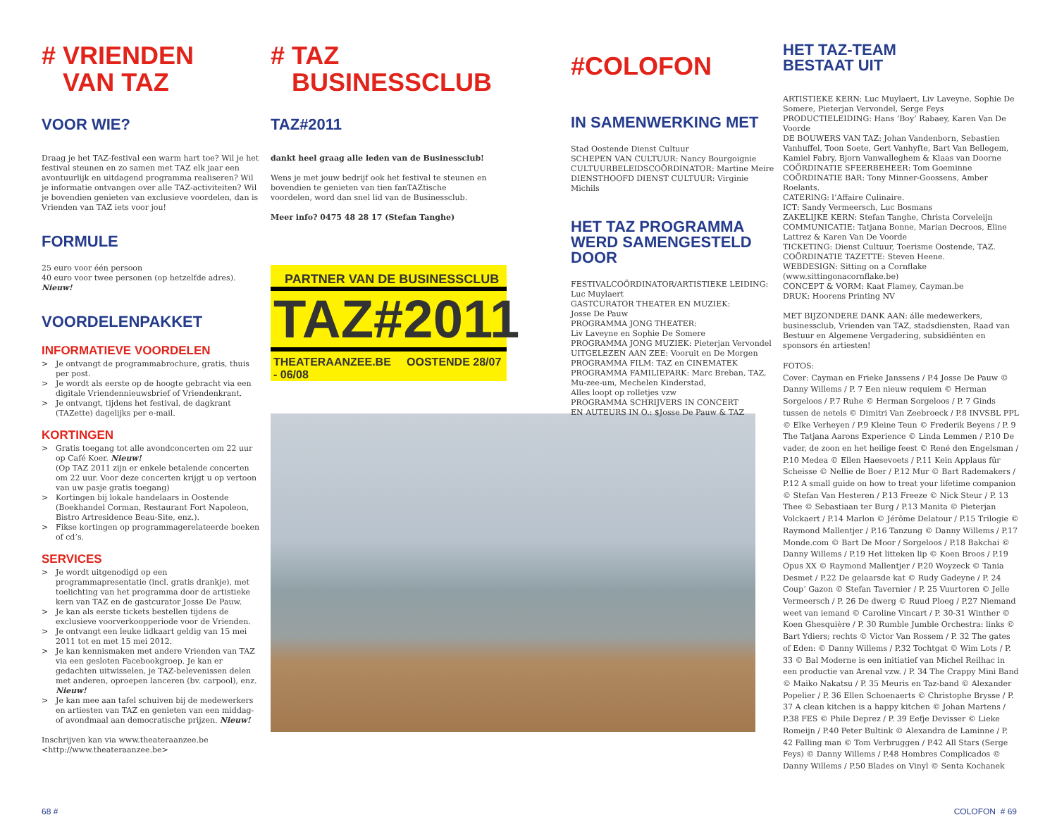# VRIENDEN
VAN TAZ
VOOR WIE?
Draag je het TAZ-festival een warm hart toe? Wil je het festival steunen en zo samen met TAZ elk jaar een avontuurlijk en uitdagend programma realiseren? Wil je informatie ontvangen over alle TAZ-activiteiten? Wil je bovendien genieten van exclusieve voordelen, dan is Vrienden van TAZ iets voor jou!
FORMULE
25 euro voor één persoon
40 euro voor twee personen (op hetzelfde adres). Nieuw!
VOORDELENPAKKET
INFORMATIEVE VOORDELEN
> Je ontvangt de programmabrochure, gratis, thuis per post.
> Je wordt als eerste op de hoogte gebracht via een digitale Vriendennieuwsbrief of Vriendenkrant.
> Je ontvangt, tijdens het festival, de dagkrant (TAZette) dagelijks per e-mail.
KORTINGEN
> Gratis toegang tot alle avondconcerten om 22 uur op Café Koer. Nieuw!
(Op TAZ 2011 zijn er enkele betalende concerten om 22 uur. Voor deze concerten krijgt u op vertoon van uw pasje gratis toegang)
> Kortingen bij lokale handelaars in Oostende (Boekhandel Corman, Restaurant Fort Napoleon, Bistro Artresidence Beau-Site, enz.).
> Fikse kortingen op programmagerelateerde boeken of cd’s.
SERVICES
> Je wordt uitgenodigd op een programmapresentatie (incl. gratis drankje), met toelichting van het programma door de artistieke kern van TAZ en de gastcurator Josse De Pauw.
> Je kan als eerste tickets bestellen tijdens de exclusieve voorverkoopperiode voor de Vrienden.
> Je ontvangt een leuke lidkaart geldig van 15 mei 2011 tot en met 15 mei 2012.
> Je kan kennismaken met andere Vrienden van TAZ via een gesloten Facebookgroep. Je kan er gedachten uitwisselen, je TAZ-belevenissen delen met anderen, oproepen lanceren (bv. carpool), enz. Nieuw!
> Je kan mee aan tafel schuiven bij de medewerkers en artiesten van TAZ en genieten van een middag- of avondmaal aan democratische prijzen. Nieuw!
Inschrijven kan via www.theateraanzee.be <http://www.theateraanzee.be>
# TAZ
BUSINESSCLUB
TAZ#2011
dankt heel graag alle leden van de Businessclub!
Wens je met jouw bedrijf ook het festival te steunen en bovendien te genieten van tien fanTAZtische voordelen, word dan snel lid van de Businessclub.
Meer info? 0475 48 28 17 (Stefan Tanghe)
PARTNER VAN DE BUSINESSCLUB
TAZ#2011
THEATERAANZEE.BE OOSTENDE 28/07 - 06/08
#COLOFON
IN SAMENWERKING MET
Stad Oostende Dienst Cultuur
SCHEPEN VAN CULTUUR: Nancy Bourgoignie
CULTUURBELEIDSCOÖRDINATOR: Martine Meire
DIENSTHOOFD DIENST CULTUUR: Virginie Michils
HET TAZ PROGRAMMA
WERD SAMENGESTELD DOOR
FESTIVALCOÖRDINATOR/ARTISTIEKE LEIDING:
Luc Muylaert
GASTCURATOR THEATER EN MUZIEK:
Josse De Pauw
PROGRAMMA JONG THEATER:
Liv Laveyne en Sophie De Somere
PROGRAMMA JONG MUZIEK: Pieterjan Vervondel
UITGELEZEN AAN ZEE: Vooruit en De Morgen
PROGRAMMA FILM: TAZ en CINEMATEK
PROGRAMMA FAMILIEPARK: Marc Breban, TAZ, Mu-zee-um, Mechelen Kinderstad,
Alles loopt op rolletjes vzw
PROGRAMMA SCHRIJVERS IN CONCERT
EN AUTEURS IN O.: $Josse De Pauw & TAZ
HET TAZ-TEAM
BESTAAT UIT
ARTISTIEKE KERN: Luc Muylaert, Liv Laveyne, Sophie De Somere, Pieterjan Vervondel, Serge Feys
PRODUCTIELEIDING: Hans ‘Boy’ Rabaey, Karen Van De Voorde
DE BOUWERS VAN TAZ: Johan Vandenborn, Sebastien Vanhuffel, Toon Soete, Gert Vanhyfte, Bart Van Bellegem, Kamiel Fabry, Bjorn Vanwalleghem & Klaas van Doorne
COÖRDINATIE SFEERBEHEER: Tom Goeminne
COÖRDINATIE BAR: Tony Minner-Goossens, Amber Roelants.
CATERING: l’Affaire Culinaire.
ICT: Sandy Vermeersch, Luc Bosmans
ZAKELIJKE KERN: Stefan Tanghe, Christa Corveleijn
COMMUNICATIE: Tatjana Bonne, Marian Decroos, Eline Lattrez & Karen Van De Voorde
TICKETING: Dienst Cultuur, Toerisme Oostende, TAZ.
COÖRDINATIE TAZETTE: Steven Heene.
WEBDESIGN: Sitting on a Cornflake (www.sittingonacornflake.be)
CONCEPT & VORM: Kaat Flamey, Cayman.be
DRUK: Hoorens Printing NV
MET BIJZONDERE DANK AAN: álle medewerkers, businessclub, Vrienden van TAZ, stadsdiensten, Raad van Bestuur en Algemene Vergadering, subsidiënten en sponsors én artiesten!
FOTOS:
Cover: Cayman en Frieke Janssens / P.4 Josse De Pauw © Danny Willems / P. 7 Een nieuw requiem © Herman Sorgeloos / P.7 Ruhe © Herman Sorgeloos / P. 7 Ginds tussen de netels © Dimitri Van Zeebroeck / P.8 INVSBL PPL © Elke Verheyen / P.9 Kleine Teun © Frederik Beyens / P. 9 The Tatjana Aarons Experience © Linda Lemmen / P.10 De vader, de zoon en het heilige feest © René den Engelsman / P.10 Medea © Ellen Haesevoets / P.11 Kein Applaus für Scheisse © Nellie de Boer / P.12 Mur © Bart Rademakers / P.12 A small guide on how to treat your lifetime companion © Stefan Van Hesteren / P.13 Freeze © Nick Steur / P. 13 Thee © Sebastiaan ter Burg / P.13 Manita © Pieterjan Volckaert / P.14 Marlon © Jérôme Delatour / P.15 Trilogie © Raymond Mallentjer / P.16 Tanzung © Danny Willems / P.17 Monde.com © Bart De Moor / Sorgeloos / P.18 Bakchai © Danny Willems / P.19 Het litteken lip © Koen Broos / P.19 Opus XX © Raymond Mallentjer / P.20 Woyzeck © Tania Desmet / P.22 De gelaarsde kat © Rudy Gadeyne / P. 24 Coup’ Gazon © Stefan Tavernier / P. 25 Vuurtoren © Jelle Vermeersch / P. 26 De dwerg © Ruud Ploeg / P.27 Niemand weet van iemand © Caroline Vincart / P. 30-31 Winther © Koen Ghesquière / P. 30 Rumble Jumble Orchestra: links © Bart Ydiers; rechts © Victor Van Rossem / P. 32 The gates of Eden: © Danny Willems / P.32 Tochtgat © Wim Lots / P. 33 © Bal Moderne is een initiatief van Michel Reilhac in een productie van Arenal vzw. / P. 34 The Crappy Mini Band © Maiko Nakatsu / P. 35 Meuris en Taz-band © Alexander Popelier / P. 36 Ellen Schoenaerts © Christophe Brysse / P. 37 A clean kitchen is a happy kitchen © Johan Martens / P.38 FES © Phile Deprez / P. 39 Eefje Devisser © Lieke Romeijn / P.40 Peter Bultink © Alexandra de Laminne / P. 42 Falling man © Tom Verbruggen / P.42 All Stars (Serge Feys) © Danny Willems / P.48 Hombres Complicados © Danny Willems / P.50 Blades on Vinyl © Senta Kochanek
68 # COLOFON # 69